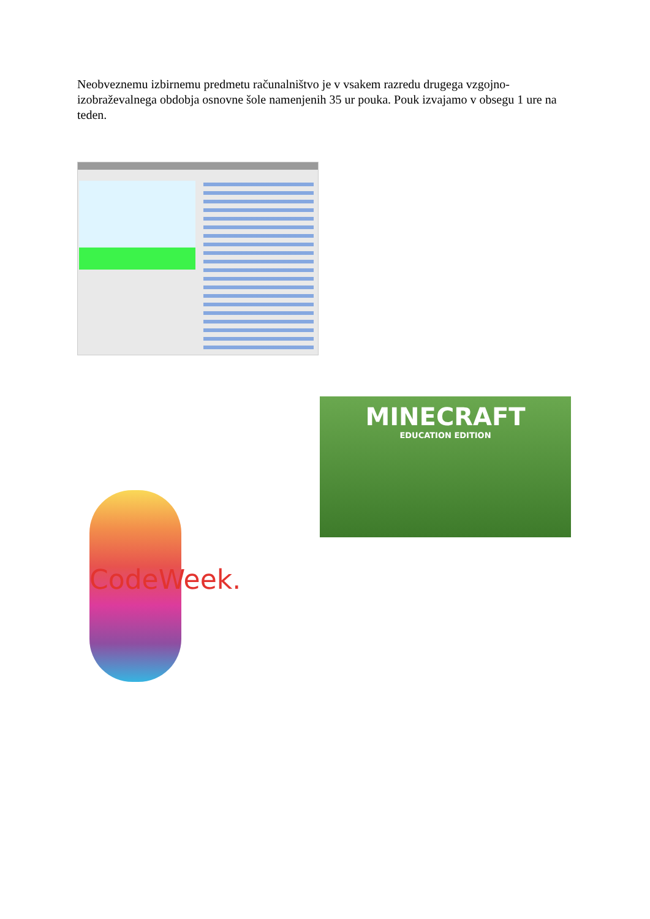Neobveznemu izbirnemu predmetu računalništvo je v vsakem razredu drugega vzgojno-izobraževalnega obdobja osnovne šole namenjenih 35 ur pouka. Pouk izvajamo v obsegu 1 ure na teden.
MINECRAFT
EDUCATION EDITION
CodeWeek.